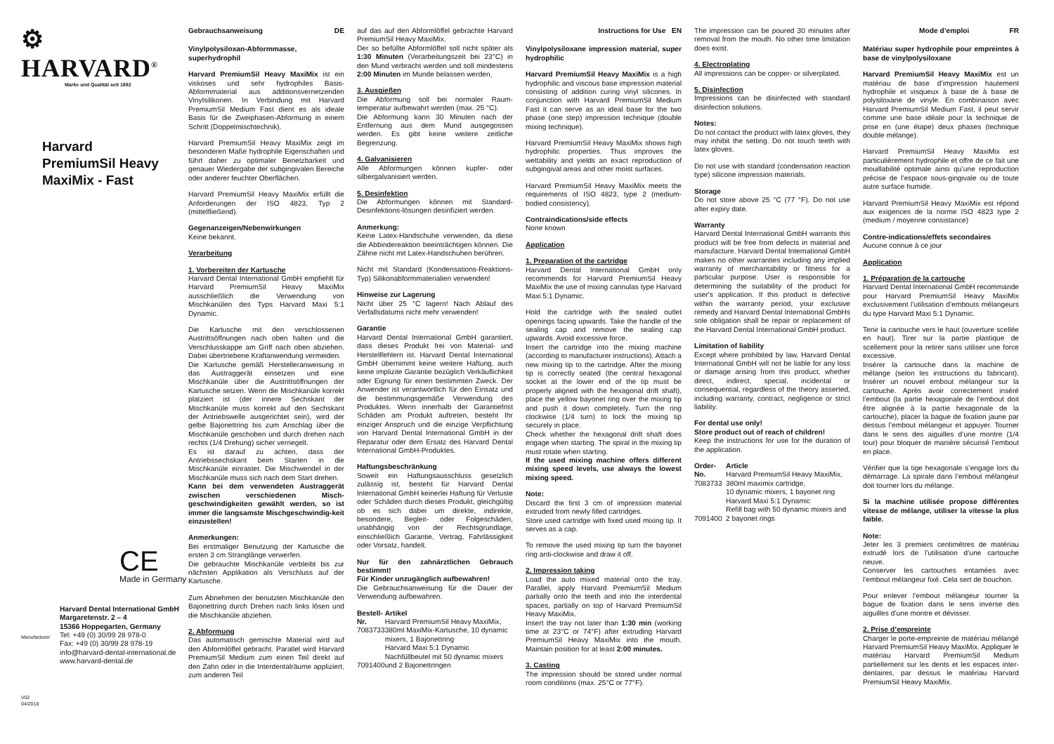⚙ HARVARD<sup>®</sup>
Marke und Qualität seit 1892
Harvard
PremiumSil Heavy
MaxiMix - Fast
CE
Made in Germany
Manufacturer
Harvard Dental International GmbH
Margaretenstr. 2 – 4
15366 Hoppegarten, Germany
Tel: +49 (0) 30/99 28 978-0
Fax: +49 (0) 30/99 28 978-19
info@harvard-dental-international.de
www.harvard-dental.de
V02
04/2018
Gebrauchsanweisung DE
Vinylpolysiloxan-Abformmasse, superhydrophil
Harvard PremiumSil Heavy MaxiMix ist ein viskoses und sehr hydrophiles Basis-Abformmaterial aus additionsvernetzenden Vinylsilikonen. In Verbindung mit Harvard PremiumSil Medium Fast dient es als ideale Basis für die Zweiphasen-Abformung in einem Schritt (Doppelmischtechnik).
Harvard PremiumSil Heavy MaxiMix zeigt im besonderen Maße hydrophile Eigenschaften und führt daher zu optimaler Benetzbarkeit und genauer Wiedergabe der subgingivalen Bereiche oder anderer feuchter Oberflächen.
Harvard PremiumSil Heavy MaxiMix erfüllt die Anforderungen der ISO 4823, Typ 2 (mittelfließend).
Gegenanzeigen/Nebenwirkungen
Keine bekannt.
Verarbeitung
1. Vorbereiten der Kartusche
Harvard Dental International GmbH empfiehlt für Harvard PremiumSil Heavy MaxiMix ausschließlich die Verwendung von Mischkanülen des Typs Harvard Maxi 5:1 Dynamic.
Die Kartusche mit den verschlossenen Austrittsöffnungen nach oben halten und die Verschlusskappe am Griff nach oben abziehen. Dabei übertriebene Kraftanwendung vermeiden.
Die Kartusche gemäß Herstelleranweisung in das Austraggerät einsetzen und eine Mischkanüle über die Austrittsöffnungen der Kartusche setzen. Wenn die Mischkanüle korrekt platziert ist (der innere Sechskant der Mischkanüle muss korrekt auf den Sechskant der Antriebswelle ausgerichtet sein), wird der gelbe Bajonettring bis zum Anschlag über die Mischkanüle geschoben und durch drehen nach rechts (1/4 Drehung) sicher verriegelt.
Es ist darauf zu achten, dass der Antriebssechskant beim Starten in die Mischkanüle einrastet. Die Mischwendel in der Mischkanüle muss sich nach dem Start drehen.
Kann bei dem verwendeten Austraggerät zwischen verschiedenen Misch-geschwindigkeiten gewählt werden, so ist immer die langsamste Mischgeschwindig-keit einzustellen!
Anmerkungen:
Bei erstmaliger Benutzung der Kartusche die ersten 3 cm Stranglänge verwerfen.
Die gebrauchte Mischkanüle verbleibt bis zur nächsten Applikation als Verschluss auf der Kartusche.
Zum Abnehmen der benutzten Mischkanüle den Bajonettring durch Drehen nach links lösen und die Mischkanüle abziehen.
2. Abformung
Das automatisch gemischte Material wird auf den Abformlöffel gebracht. Parallel wird Harvard PremiumSil Medium zum einen Teil direkt auf den Zahn oder in die Interdentalräume appliziert, zum anderen Teil
auf das auf den Abformlöffel gebrachte Harvard PremiumSil Heavy MaxiMix.
Der so befüllte Abformlöffel soll nicht später als 1:30 Minuten (Verarbeitungszeit bei 23°C) in den Mund verbracht werden und soll mindestens 2:00 Minuten im Munde belassen werden.
3. Ausgießen
Die Abformung soll bei normaler Raum-temperatur aufbewahrt werden (max. 25 °C).
Die Abformung kann 30 Minuten nach der Entfernung aus dem Mund ausgegossen werden. Es gibt keine weitere zeitliche Begrenzung.
4. Galvanisieren
Alle Abformungen können kupfer- oder silbergalvanisiert werden.
5. Desinfektion
Die Abformungen können mit Standard-Desinfektions-lösungen desinfiziert werden.
Anmerkung:
Keine Latex-Handschuhe verwenden, da diese die Abbindereaktion beeinträchtigen können. Die Zähne nicht mit Latex-Handschuhen berühren.
Nicht mit Standard (Kondensations-Reaktions-Typ) Silikonabformmaterialien verwenden!
Hinweise zur Lagerung
Nicht über 25 °C lagern! Nach Ablauf des Verfallsdatums nicht mehr verwenden!
Garantie
Harvard Dental International GmbH garantiert, dass dieses Produkt frei von Material- und Herstellfehlern ist. Harvard Dental International GmbH übernimmt keine weitere Haftung, auch keine implizite Garantie bezüglich Verkäuflichkeit oder Eignung für einen bestimmten Zweck. Der Anwender ist verantwortlich für den Einsatz und die bestimmungsgemäße Verwendung des Produktes. Wenn innerhalb der Garantiefrist Schäden am Produkt auftreten, besteht Ihr einziger Anspruch und die einzige Verpflichtung von Harvard Dental International GmbH in der Reparatur oder dem Ersatz des Harvard Dental International GmbH-Produktes.
Haftungsbeschränkung
Soweit ein Haftungsausschluss gesetzlich zulässig ist, besteht für Harvard Dental International GmbH keinerlei Haftung für Verluste oder Schäden durch dieses Produkt, gleichgültig ob es sich dabei um direkte, indirekte, besondere, Begleit- oder Folgeschäden, unabhängig von der Rechtsgrundlage, einschließlich Garantie, Vertrag, Fahrlässigkeit oder Vorsatz, handelt.
Nur für den zahnärztlichen Gebrauch bestimmt!
Für Kinder unzugänglich aufbewahren!
Die Gebrauchsanweisung für die Dauer der Verwendung aufbewahren.
Bestell-Nr.
7083733
7091400
Artikel
Harvard PremiumSil Heavy MaxiMix,
380ml MaxiMix-Kartusche, 10 dynamic mixers, 1 Bajonettring
Harvard Maxi 5:1 Dynamic Nachfüllbeutel mit 50 dynamic mixers und 2 Bajonettringen
Instructions for Use EN
Vinylpolysiloxane impression material, super hydrophilic
Harvard PremiumSil Heavy MaxiMix is a high hydrophilic and viscous base impression material consisting of addition curing vinyl silicones. In conjunction with Harvard PremiumSil Medium Fast it can serve as an ideal base for the two phase (one step) impression technique (double mixing technique).
Harvard PremiumSil Heavy MaxiMix shows high hydrophilic properties. Thus improves the wettability and yields an exact reproduction of subgingival areas and other moist surfaces.
Harvard PremiumSil Heavy MaxiMix meets the requirements of ISO 4823, type 2 (medium-bodied consistency).
Contraindications/side effects
None known
Application
1. Preparation of the cartridge
Harvard Dental International GmbH only recommends for Harvard PremiumSil Heavy MaxiMix the use of mixing cannulas type Harvard Maxi 5:1 Dynamic.
Hold the cartridge with the sealed outlet openings facing upwards. Take the handle of the sealing cap and remove the sealing cap upwards. Avoid excessive force.
Insert the cartridge into the mixing machine (according to manufacturer instructions). Attach a new mixing tip to the cartridge. After the mixing tip is correctly seated (the central hexagonal socket at the lower end of the tip must be properly aligned with the hexagonal drift shaft), place the yellow bayonet ring over the mixing tip and push it down completely. Turn the ring clockwise (1/4 turn) to lock the mixing tip securely in place.
Check whether the hexagonal drift shaft does engage when starting. The spiral in the mixing tip must rotate when starting.
If the used mixing machine offers different mixing speed levels, use always the lowest mixing speed.
Note:
Discard the first 3 cm of impression material extruded from newly filled cartridges.
Store used cartridge with fixed used mixing tip. It serves as a cap.
To remove the used mixing tip turn the bayonet ring anti-clockwise and draw it off.
2. Impression taking
Load the auto mixed material onto the tray. Parallel, apply Harvard PremiumSil Medium partially onto the teeth and into the interdental spaces, partially on top of Harvard PremiumSil Heavy MaxiMix.
Insert the tray not later than 1:30 min (working time at 23°C or 74°F) after extruding Harvard PremiumSil Heavy MaxiMix into the mouth. Maintain position for at least 2:00 minutes.
3. Casting
The impression should be stored under normal room conditions (max. 25°C or 77°F).
The impression can be poured 30 minutes after removal from the mouth. No other time limitation does exist.
4. Electroplating
All impressions can be copper- or silverplated.
5. Disinfection
Impressions can be disinfected with standard disinfection solutions.
Notes:
Do not contact the product with latex gloves, they may inhibit the setting. Do not touch teeth with latex gloves.
Do not use with standard (condensation reaction type) silicone impression materials.
Storage
Do not store above 25 °C (77 °F). Do not use after expiry date.
Warranty
Harvard Dental International GmbH warrants this product will be free from defects in material and manufacture. Harvard Dental International GmbH makes no other warranties including any implied warranty of merchantability or fitness for a particular purpose. User is responsible for determining the suitability of the product for user's application. If this product is defective within the warranty period, your exclusive remedy and Harvard Dental International GmbHs sole obligation shall be repair or replacement of the Harvard Dental International GmbH product.
Limitation of liability
Except where prohibited by law, Harvard Dental International GmbH will not be liable for any loss or damage arising from this product, whether direct, indirect, special, incidental or consequential, regardless of the theory asserted, including warranty, contract, negligence or strict liability.
For dental use only!
Store product out of reach of children!
Keep the instructions for use for the duration of the application.
Order-No.
7083733
7091400
Article
Harvard PremiumSil Heavy MaxiMix,
380ml maximix cartridge,
10 dynamic mixers, 1 bayonet ring
Harvard Maxi 5:1 Dynamic
Refill bag with 50 dynamic mixers and 2 bayonet rings
Mode d’emploi FR
Matériau super hydrophile pour empreintes à base de vinylpolysiloxane
Harvard PremiumSil Heavy MaxiMix est un matériau de base d’impression hautement hydrophile et visqueux à base de à base de polysiloxane de vinyle. En combinaison avec Harvard PremiumSil Medium Fast, il peut servir comme une base idéale pour la technique de prise en (une étape) deux phases (technique double mélange).
Harvard PremiumSil Heavy MaxiMix est particulièrement hydrophile et offre de ce fait une mouillabilité optimale ainsi qu’une reproduction précise de l’espace sous-gingivale ou de toute autre surface humide.
Harvard PremiumSil Heavy MaxiMix est répond aux exigences de la norme ISO 4823 type 2 (medium / moyenne consistance)
Contre-indications/effets secondaires
Aucune connue à ce jour
Application
1. Préparation de la cartouche
Harvard Dental International GmbH recommande pour Harvard PremiumSil Heavy MaxiMix exclusivement l’utilisation d’embouts mélangeurs du type Harvard Maxi 5:1 Dynamic.
Tenir la cartouche vers le haut (ouverture scellée en haut). Tirer sur la partie plastique de scellement pour la retirer sans utiliser une force excessive.
Insérer la cartouche dans la machine de mélange (selon les instructions du fabricant). Insérer un nouvel embout mélangeur sur la cartouche. Après avoir correctement inséré l’embout (la partie hexagonale de l’embout doit être alignée à la partie hexagonale de la cartouche), placer la bague de fixation jaune par dessus l’embout mélangeur et appuyer. Tourner dans le sens des aiguilles d’une montre (1/4 tour) pour bloquer de manière sécurisé l’embout en place.
Vérifier que la tige hexagonale s’engage lors du démarrage. La spirale dans l’embout mélangeur doit tourner lors du mélange.
Si la machine utilisée propose différentes vitesse de mélange, utiliser la vitesse la plus faible.
Note:
Jeter les 3 premiers centimètres de matériau extrudé lors de l’utilisation d’une cartouche neuve.
Conserver les cartouches entamées avec l’embout mélangeur fixé. Cela sert de bouchon.
Pour enlever l’embout mélangeur tourner la bague de fixation dans le sens inverse des aiguilles d’une montre et dévisser.
2. Prise d’empreinte
Charger le porte-empreinte de matériau mélangé Harvard PremiumSil Heavy MaxiMix. Appliquer le matériau Harvard PremiumSil Medium partiellement sur les dents et les espaces inter-dentaires, par dessus le matériau Harvard PremiumSil Heavy MaxiMix.